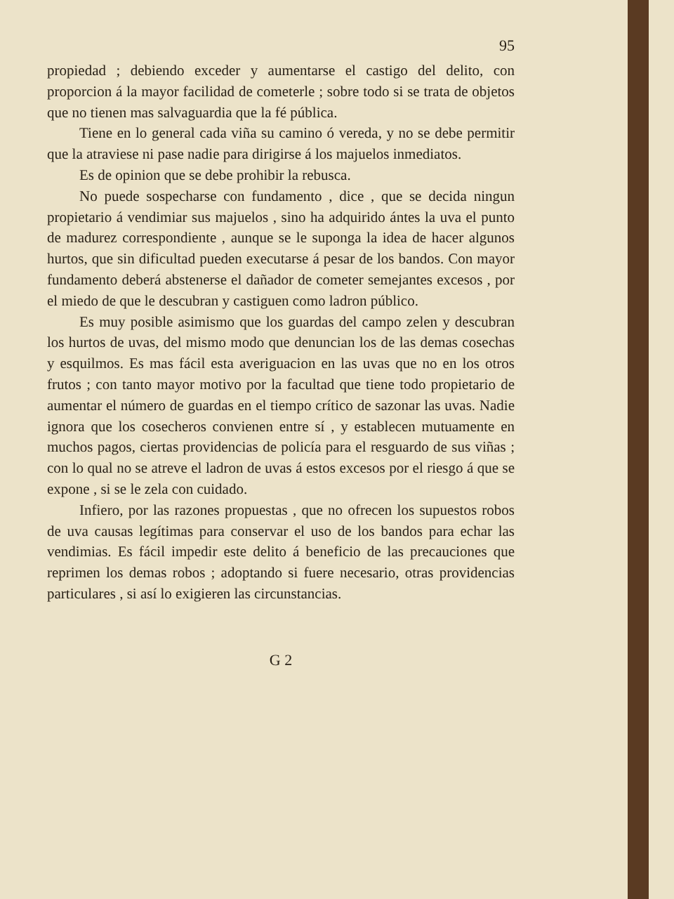95
propiedad ; debiendo exceder y aumentarse el castigo del delito, con proporcion á la mayor facilidad de cometerle ; sobre todo si se trata de objetos que no tienen mas salvaguardia que la fé pública.
Tiene en lo general cada viña su camino ó vereda, y no se debe permitir que la atraviese ni pase nadie para dirigirse á los majuelos inmediatos.
Es de opinion que se debe prohibir la rebusca.
No puede sospecharse con fundamento , dice , que se decida ningun propietario á vendimiar sus majuelos , sino ha adquirido ántes la uva el punto de madurez correspondiente , aunque se le suponga la idea de hacer algunos hurtos, que sin dificultad pueden executarse á pesar de los bandos. Con mayor fundamento deberá abstenerse el dañador de cometer semejantes excesos , por el miedo de que le descubran y castiguen como ladron público.
Es muy posible asimismo que los guardas del campo zelen y descubran los hurtos de uvas, del mismo modo que denuncian los de las demas cosechas y esquilmos. Es mas fácil esta averiguacion en las uvas que no en los otros frutos ; con tanto mayor motivo por la facultad que tiene todo propietario de aumentar el número de guardas en el tiempo crítico de sazonar las uvas. Nadie ignora que los cosecheros convienen entre sí , y establecen mutuamente en muchos pagos, ciertas providencias de policía para el resguardo de sus viñas ; con lo qual no se atreve el ladron de uvas á estos excesos por el riesgo á que se expone , si se le zela con cuidado.
Infiero, por las razones propuestas , que no ofrecen los supuestos robos de uva causas legítimas para conservar el uso de los bandos para echar las vendimias. Es fácil impedir este delito á beneficio de las precauciones que reprimen los demas robos ; adoptando si fuere necesario, otras providencias particulares , si así lo exigieren las circunstancias.
G 2